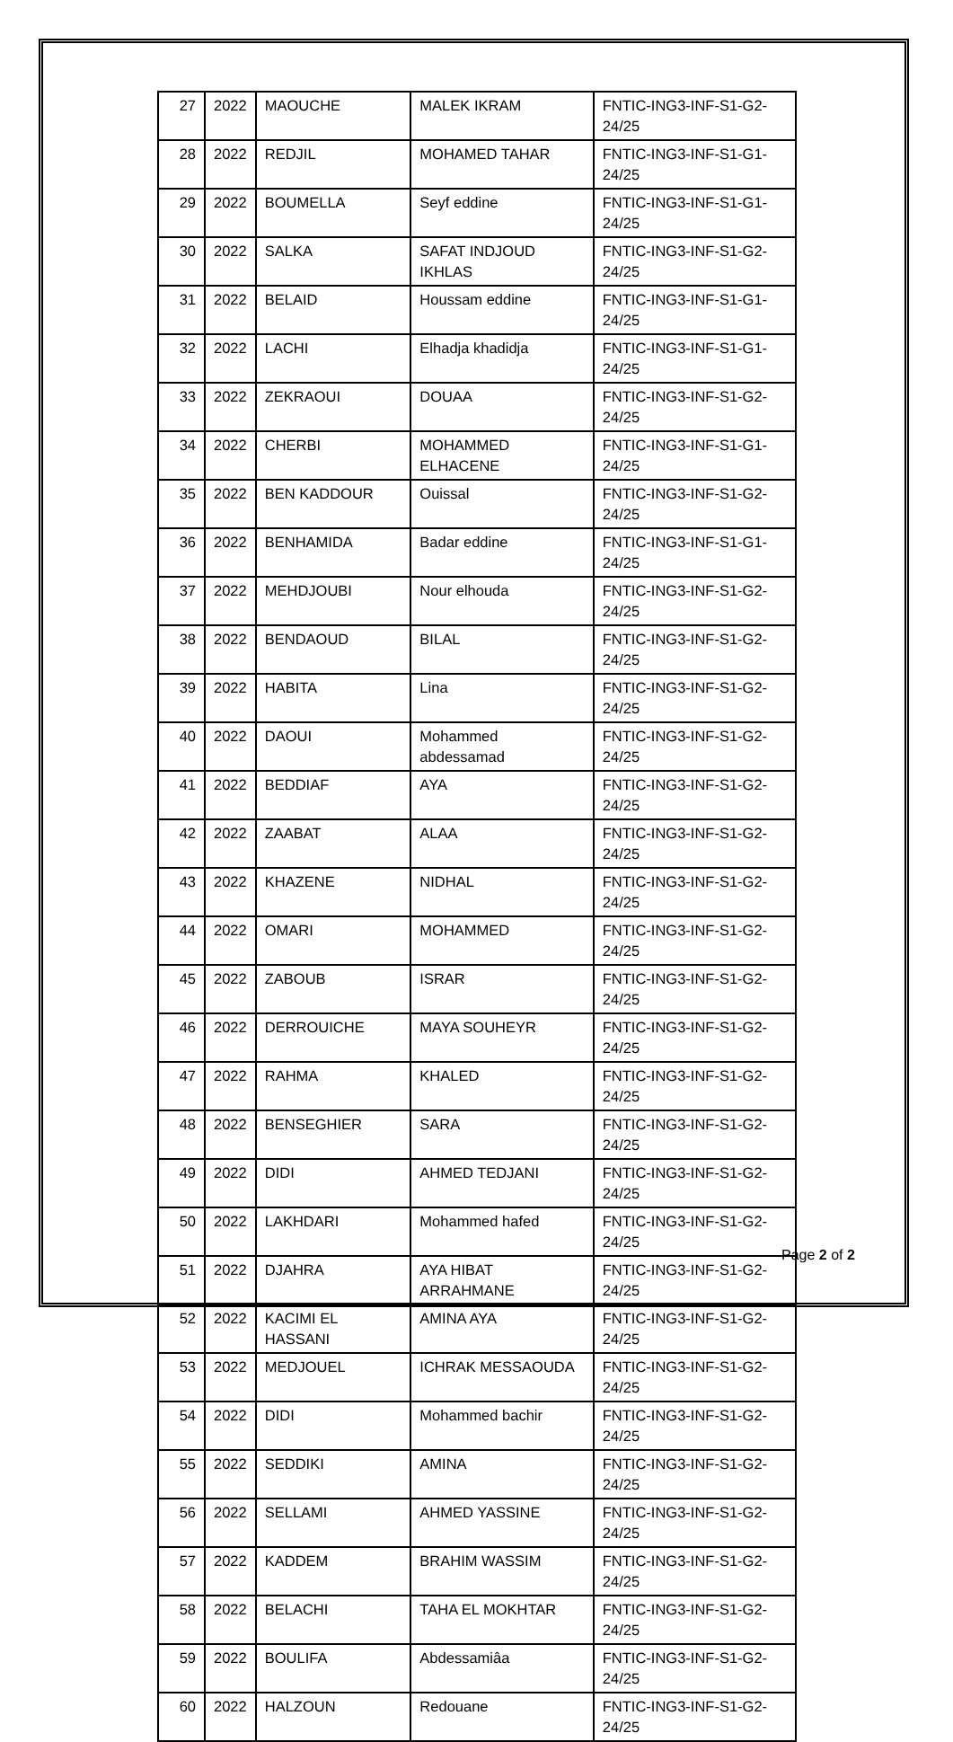| 27 | 2022 | MAOUCHE | MALEK IKRAM | FNTIC-ING3-INF-S1-G2-24/25 |
| 28 | 2022 | REDJIL | MOHAMED TAHAR | FNTIC-ING3-INF-S1-G1-24/25 |
| 29 | 2022 | BOUMELLA | Seyf eddine | FNTIC-ING3-INF-S1-G1-24/25 |
| 30 | 2022 | SALKA | SAFAT INDJOUD IKHLAS | FNTIC-ING3-INF-S1-G2-24/25 |
| 31 | 2022 | BELAID | Houssam eddine | FNTIC-ING3-INF-S1-G1-24/25 |
| 32 | 2022 | LACHI | Elhadja khadidja | FNTIC-ING3-INF-S1-G1-24/25 |
| 33 | 2022 | ZEKRAOUI | DOUAA | FNTIC-ING3-INF-S1-G2-24/25 |
| 34 | 2022 | CHERBI | MOHAMMED ELHACENE | FNTIC-ING3-INF-S1-G1-24/25 |
| 35 | 2022 | BEN KADDOUR | Ouissal | FNTIC-ING3-INF-S1-G2-24/25 |
| 36 | 2022 | BENHAMIDA | Badar eddine | FNTIC-ING3-INF-S1-G1-24/25 |
| 37 | 2022 | MEHDJOUBI | Nour elhouda | FNTIC-ING3-INF-S1-G2-24/25 |
| 38 | 2022 | BENDAOUD | BILAL | FNTIC-ING3-INF-S1-G2-24/25 |
| 39 | 2022 | HABITA | Lina | FNTIC-ING3-INF-S1-G2-24/25 |
| 40 | 2022 | DAOUI | Mohammed abdessamad | FNTIC-ING3-INF-S1-G2-24/25 |
| 41 | 2022 | BEDDIAF | AYA | FNTIC-ING3-INF-S1-G2-24/25 |
| 42 | 2022 | ZAABAT | ALAA | FNTIC-ING3-INF-S1-G2-24/25 |
| 43 | 2022 | KHAZENE | NIDHAL | FNTIC-ING3-INF-S1-G2-24/25 |
| 44 | 2022 | OMARI | MOHAMMED | FNTIC-ING3-INF-S1-G2-24/25 |
| 45 | 2022 | ZABOUB | ISRAR | FNTIC-ING3-INF-S1-G2-24/25 |
| 46 | 2022 | DERROUICHE | MAYA SOUHEYR | FNTIC-ING3-INF-S1-G2-24/25 |
| 47 | 2022 | RAHMA | KHALED | FNTIC-ING3-INF-S1-G2-24/25 |
| 48 | 2022 | BENSEGHIER | SARA | FNTIC-ING3-INF-S1-G2-24/25 |
| 49 | 2022 | DIDI | AHMED TEDJANI | FNTIC-ING3-INF-S1-G2-24/25 |
| 50 | 2022 | LAKHDARI | Mohammed hafed | FNTIC-ING3-INF-S1-G2-24/25 |
| 51 | 2022 | DJAHRA | AYA HIBAT ARRAHMANE | FNTIC-ING3-INF-S1-G2-24/25 |
| 52 | 2022 | KACIMI EL HASSANI | AMINA AYA | FNTIC-ING3-INF-S1-G2-24/25 |
| 53 | 2022 | MEDJOUEL | ICHRAK MESSAOUDA | FNTIC-ING3-INF-S1-G2-24/25 |
| 54 | 2022 | DIDI | Mohammed bachir | FNTIC-ING3-INF-S1-G2-24/25 |
| 55 | 2022 | SEDDIKI | AMINA | FNTIC-ING3-INF-S1-G2-24/25 |
| 56 | 2022 | SELLAMI | AHMED YASSINE | FNTIC-ING3-INF-S1-G2-24/25 |
| 57 | 2022 | KADDEM | BRAHIM WASSIM | FNTIC-ING3-INF-S1-G2-24/25 |
| 58 | 2022 | BELACHI | TAHA EL MOKHTAR | FNTIC-ING3-INF-S1-G2-24/25 |
| 59 | 2022 | BOULIFA | Abdessamiâa | FNTIC-ING3-INF-S1-G2-24/25 |
| 60 | 2022 | HALZOUN | Redouane | FNTIC-ING3-INF-S1-G2-24/25 |
Page 2 of 2